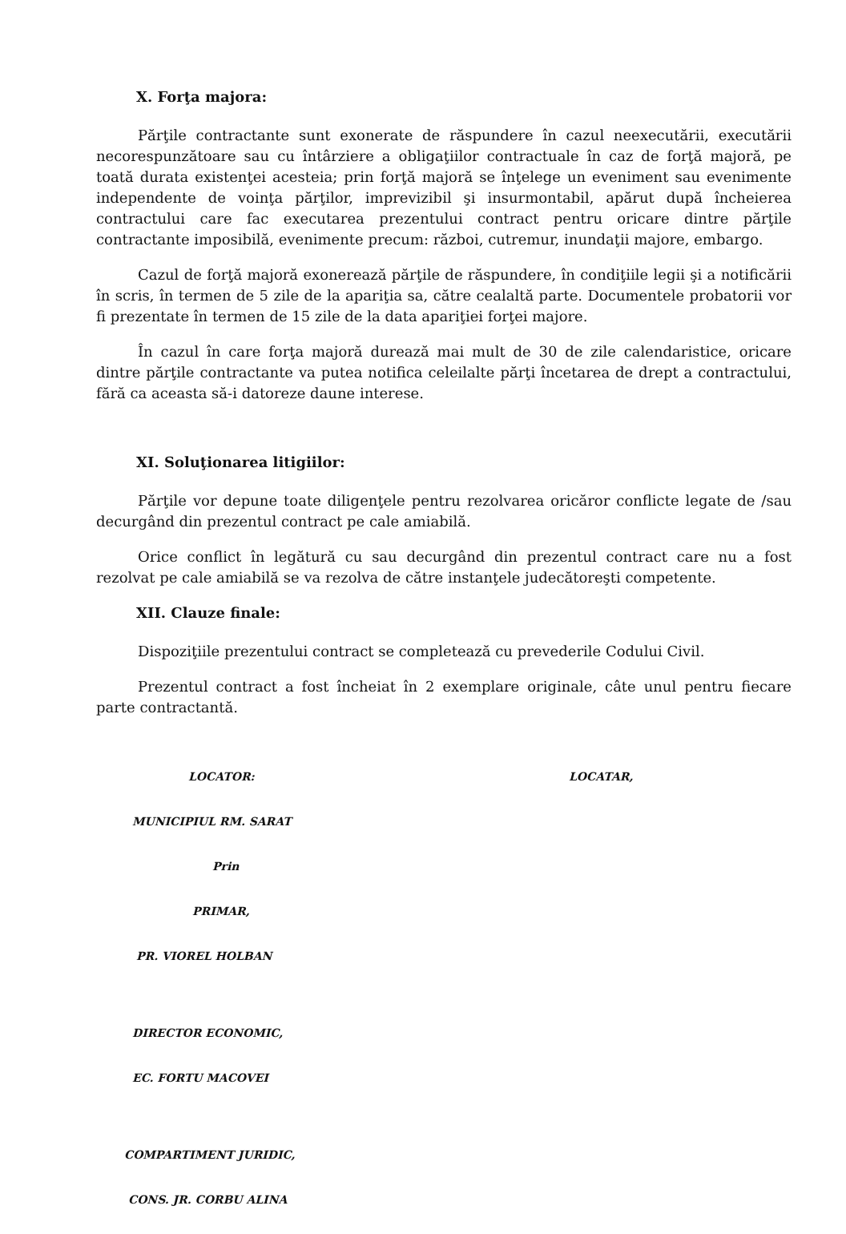X. Forţa majora:
Părţile contractante sunt exonerate de răspundere în cazul neexecutării, executării necorespunzătoare sau cu întârziere a obligaţiilor contractuale în caz de forţă majoră, pe toată durata existenţei acesteia; prin forţă majoră se înţelege un eveniment sau evenimente independente de voinţa părţilor, imprevizibil şi insurmontabil, apărut după încheierea contractului care fac executarea prezentului contract pentru oricare dintre părţile contractante imposibilă, evenimente precum: război, cutremur, inundaţii majore, embargo.
Cazul de forţă majoră exonerează părţile de răspundere, în condiţiile legii şi a notificării în scris, în termen de 5 zile de la apariţia sa, către cealaltă parte. Documentele probatorii vor fi prezentate în termen de 15 zile de la data apariţiei forţei majore.
În cazul în care forţa majoră durează mai mult de 30 de zile calendaristice, oricare dintre părţile contractante va putea notifica celeilalte părţi încetarea de drept a contractului, fără ca aceasta să-i datoreze daune interese.
XI. Soluţionarea litigiilor:
Părţile vor depune toate diligenţele pentru rezolvarea oricăror conflicte legate de /sau decurgând din prezentul contract pe cale amiabilă.
Orice conflict în legătură cu sau decurgând din prezentul contract care nu a fost rezolvat pe cale amiabilă se va rezolva de către instanţele judecătoreşti competente.
XII. Clauze finale:
Dispoziţiile prezentului contract se completează cu prevederile Codului Civil.
Prezentul contract a fost încheiat în 2 exemplare originale, câte unul pentru fiecare parte contractantă.
LOCATOR:
MUNICIPIUL RM. SARAT
Prin
PRIMAR,
PR. VIOREL HOLBAN
DIRECTOR ECONOMIC,
EC. FORTU MACOVEI
COMPARTIMENT JURIDIC,
CONS. JR. CORBU ALINA
LOCATAR,